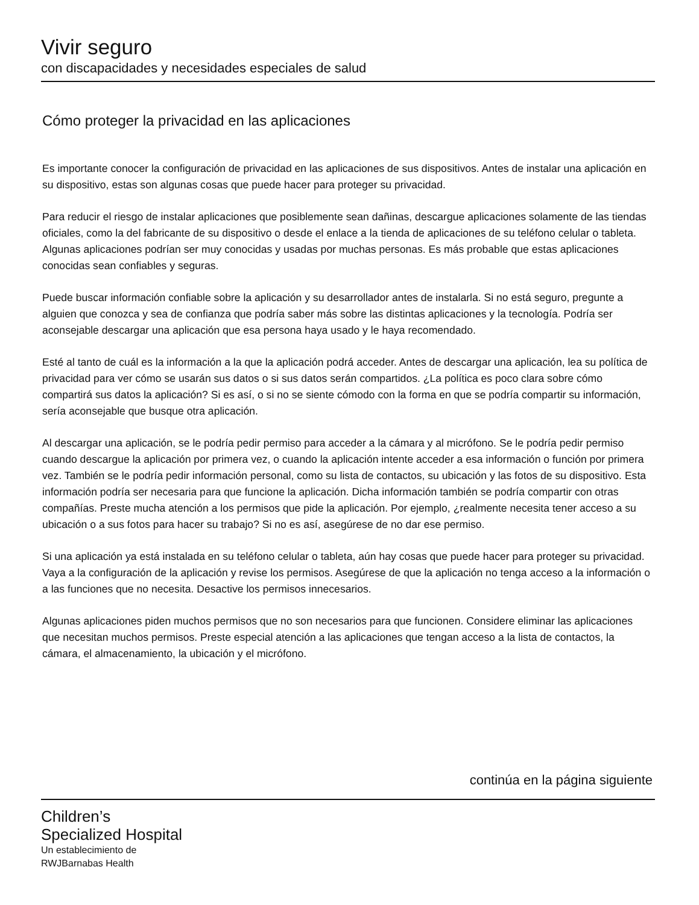Vivir seguro
con discapacidades y necesidades especiales de salud
Cómo proteger la privacidad en las aplicaciones
Es importante conocer la configuración de privacidad en las aplicaciones de sus dispositivos. Antes de instalar una aplicación en su dispositivo, estas son algunas cosas que puede hacer para proteger su privacidad.
Para reducir el riesgo de instalar aplicaciones que posiblemente sean dañinas, descargue aplicaciones solamente de las tiendas oficiales, como la del fabricante de su dispositivo o desde el enlace a la tienda de aplicaciones de su teléfono celular o tableta. Algunas aplicaciones podrían ser muy conocidas y usadas por muchas personas. Es más probable que estas aplicaciones conocidas sean confiables y seguras.
Puede buscar información confiable sobre la aplicación y su desarrollador antes de instalarla. Si no está seguro, pregunte a alguien que conozca y sea de confianza que podría saber más sobre las distintas aplicaciones y la tecnología. Podría ser aconsejable descargar una aplicación que esa persona haya usado y le haya recomendado.
Esté al tanto de cuál es la información a la que la aplicación podrá acceder. Antes de descargar una aplicación, lea su política de privacidad para ver cómo se usarán sus datos o si sus datos serán compartidos. ¿La política es poco clara sobre cómo compartirá sus datos la aplicación? Si es así, o si no se siente cómodo con la forma en que se podría compartir su información, sería aconsejable que busque otra aplicación.
Al descargar una aplicación, se le podría pedir permiso para acceder a la cámara y al micrófono. Se le podría pedir permiso cuando descargue la aplicación por primera vez, o cuando la aplicación intente acceder a esa información o función por primera vez. También se le podría pedir información personal, como su lista de contactos, su ubicación y las fotos de su dispositivo. Esta información podría ser necesaria para que funcione la aplicación. Dicha información también se podría compartir con otras compañías. Preste mucha atención a los permisos que pide la aplicación. Por ejemplo, ¿realmente necesita tener acceso a su ubicación o a sus fotos para hacer su trabajo? Si no es así, asegúrese de no dar ese permiso.
Si una aplicación ya está instalada en su teléfono celular o tableta, aún hay cosas que puede hacer para proteger su privacidad. Vaya a la configuración de la aplicación y revise los permisos. Asegúrese de que la aplicación no tenga acceso a la información o a las funciones que no necesita. Desactive los permisos innecesarios.
Algunas aplicaciones piden muchos permisos que no son necesarios para que funcionen. Considere eliminar las aplicaciones que necesitan muchos permisos. Preste especial atención a las aplicaciones que tengan acceso a la lista de contactos, la cámara, el almacenamiento, la ubicación y el micrófono.
continúa en la página siguiente
Children’s
Specialized Hospital
Un establecimiento de
RWJBarnabas Health